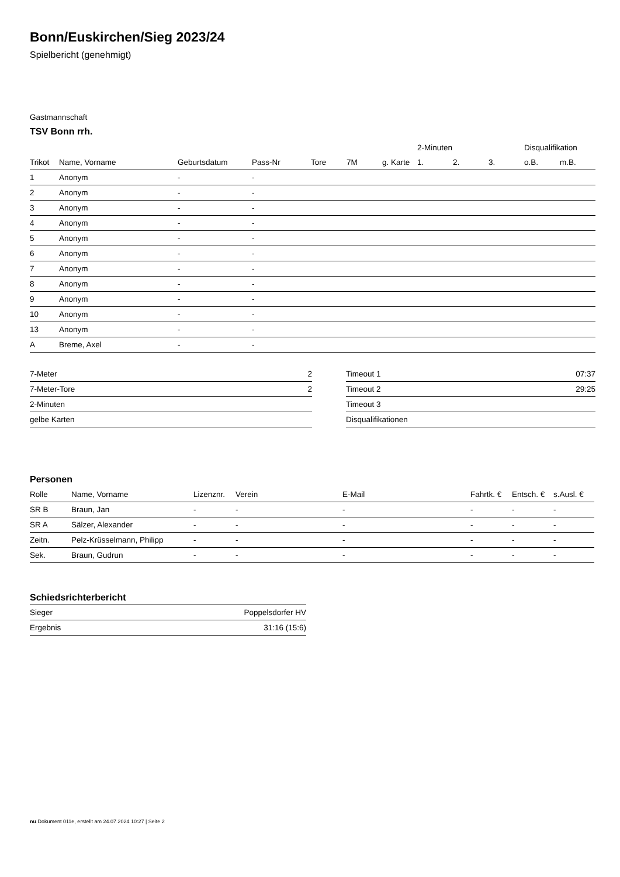Bonn/Euskirchen/Sieg 2023/24
Spielbericht (genehmigt)
Gastmannschaft
TSV Bonn rrh.
| | | | | | | | 2-Minuten | | | Disqualifikation | |
| --- | --- | --- | --- | --- | --- | --- | --- | --- | --- | --- | --- |
| Trikot | Name, Vorname | Geburtsdatum | Pass-Nr | Tore | 7M | g. Karte | 1. | 2. | 3. | o.B. | m.B. |
| 1 | Anonym | - | - | | | | | | | | |
| 2 | Anonym | - | - | | | | | | | | |
| 3 | Anonym | - | - | | | | | | | | |
| 4 | Anonym | - | - | | | | | | | | |
| 5 | Anonym | - | - | | | | | | | | |
| 6 | Anonym | - | - | | | | | | | | |
| 7 | Anonym | - | - | | | | | | | | |
| 8 | Anonym | - | - | | | | | | | | |
| 9 | Anonym | - | - | | | | | | | | |
| 10 | Anonym | - | - | | | | | | | | |
| 13 | Anonym | - | - | | | | | | | | |
| A | Breme, Axel | - | - | | | | | | | | |
| 7-Meter | 2 |
| 7-Meter-Tore | 2 |
| 2-Minuten | |
| gelbe Karten | |
| Timeout 1 | 07:37 |
| Timeout 2 | 29:25 |
| Timeout 3 | |
| Disqualifikationen | |
Personen
| Rolle | Name, Vorname | Lizenznr. | Verein | E-Mail | Fahrtk. € | Entsch. € | s.Ausl. € |
| --- | --- | --- | --- | --- | --- | --- | --- |
| SR B | Braun, Jan | - | - | - | - | - | - |
| SR A | Sälzer, Alexander | - | - | - | - | - | - |
| Zeitn. | Pelz-Krüsselmann, Philipp | - | - | - | - | - | - |
| Sek. | Braun, Gudrun | - | - | - | - | - | - |
Schiedsrichterbericht
| Sieger | Poppelsdorfer HV |
| Ergebnis | 31:16 (15:6) |
nu.Dokument 011e, erstellt am 24.07.2024 10:27 | Seite 2